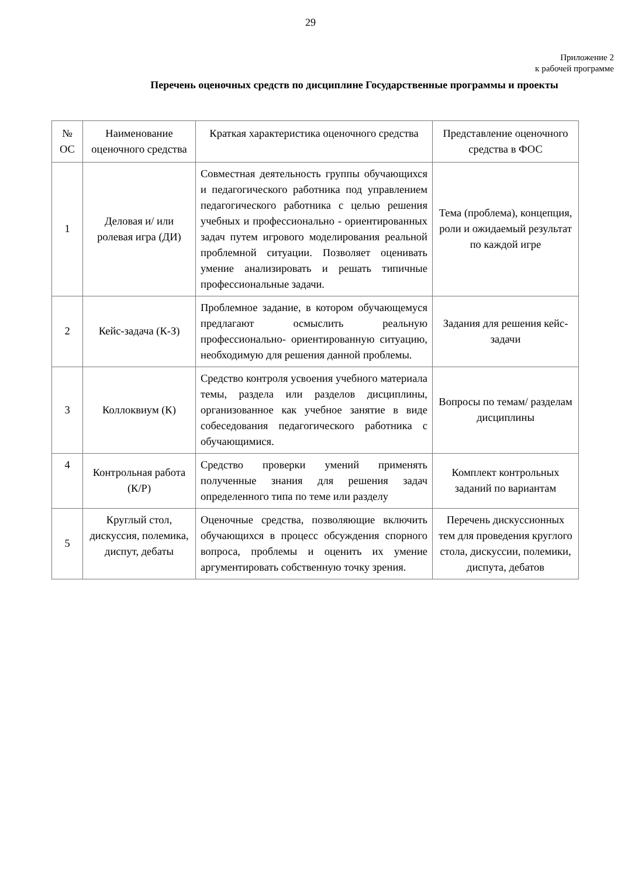29
Приложение 2
к рабочей программе
Перечень оценочных средств по дисциплине Государственные программы и проекты
| № ОС | Наименование оценочного средства | Краткая характеристика оценочного средства | Представление оценочного средства в ФОС |
| --- | --- | --- | --- |
| 1 | Деловая и/ или ролевая игра (ДИ) | Совместная деятельность группы обучающихся и педагогического работника под управлением педагогического работника с целью решения учебных и профессионально - ориентированных задач путем игрового моделирования реальной проблемной ситуации. Позволяет оценивать умение анализировать и решать типичные профессиональные задачи. | Тема (проблема), концепция, роли и ожидаемый результат по каждой игре |
| 2 | Кейс-задача (К-З) | Проблемное задание, в котором обучающемуся предлагают осмыслить реальную профессионально- ориентированную ситуацию, необходимую для решения данной проблемы. | Задания для решения кейс- задачи |
| 3 | Коллоквиум (К) | Средство контроля усвоения учебного материала темы, раздела или разделов дисциплины, организованное как учебное занятие в виде собеседования педагогического работника с обучающимися. | Вопросы по темам/ разделам дисциплины |
| 4 | Контрольная работа (К/Р) | Средство проверки умений применять полученные знания для решения задач определенного типа по теме или разделу | Комплект контрольных заданий по вариантам |
| 5 | Круглый стол, дискуссия, полемика, диспут, дебаты | Оценочные средства, позволяющие включить обучающихся в процесс обсуждения спорного вопроса, проблемы и оценить их умение аргументировать собственную точку зрения. | Перечень дискуссионных тем для проведения круглого стола, дискуссии, полемики, диспута, дебатов |